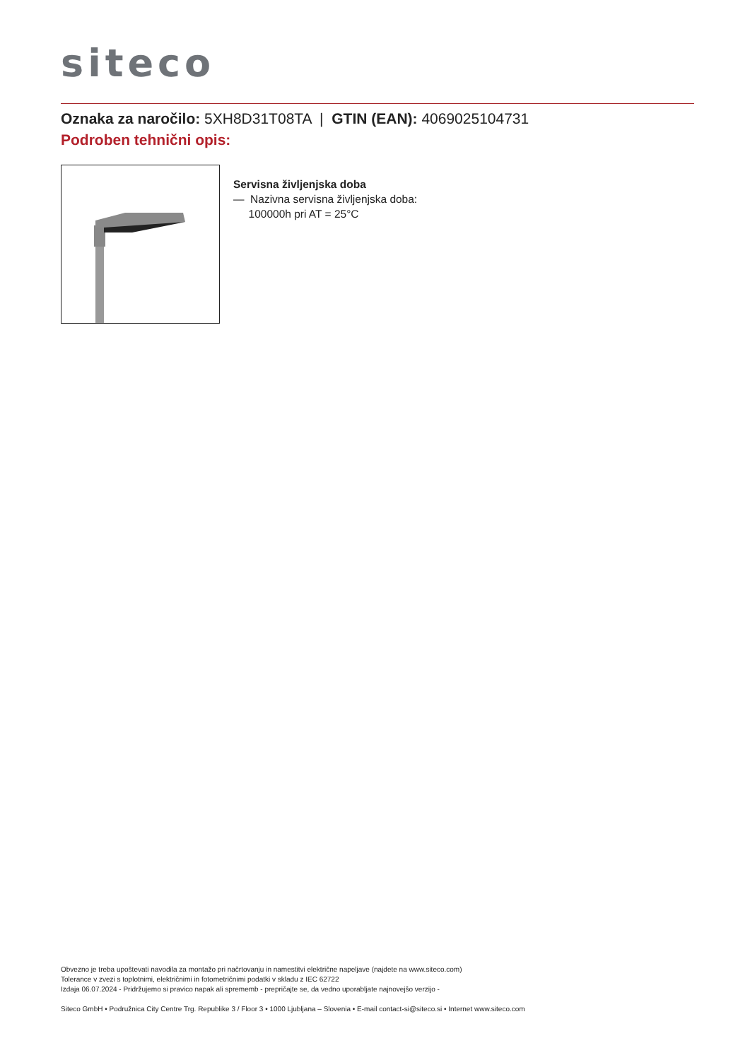siteco
Oznaka za naročilo: 5XH8D31T08TA | GTIN (EAN): 4069025104731
Podroben tehnični opis:
Servisna življenjska doba
— Nazivna servisna življenjska doba:
100000h pri AT = 25°C
Obvezno je treba upoštevati navodila za montažo pri načrtovanju in namestitvi električne napeljave (najdete na www.siteco.com)
Tolerance v zvezi s toplotnimi, električnimi in fotometričnimi podatki v skladu z IEC 62722
Izdaja 06.07.2024 - Pridržujemo si pravico napak ali sprememb - prepričajte se, da vedno uporabljate najnovejšo verzijo -
Siteco GmbH • Podružnica City Centre Trg. Republike 3 / Floor 3 • 1000 Ljubljana – Slovenia • E-mail contact-si@siteco.si • Internet www.siteco.com